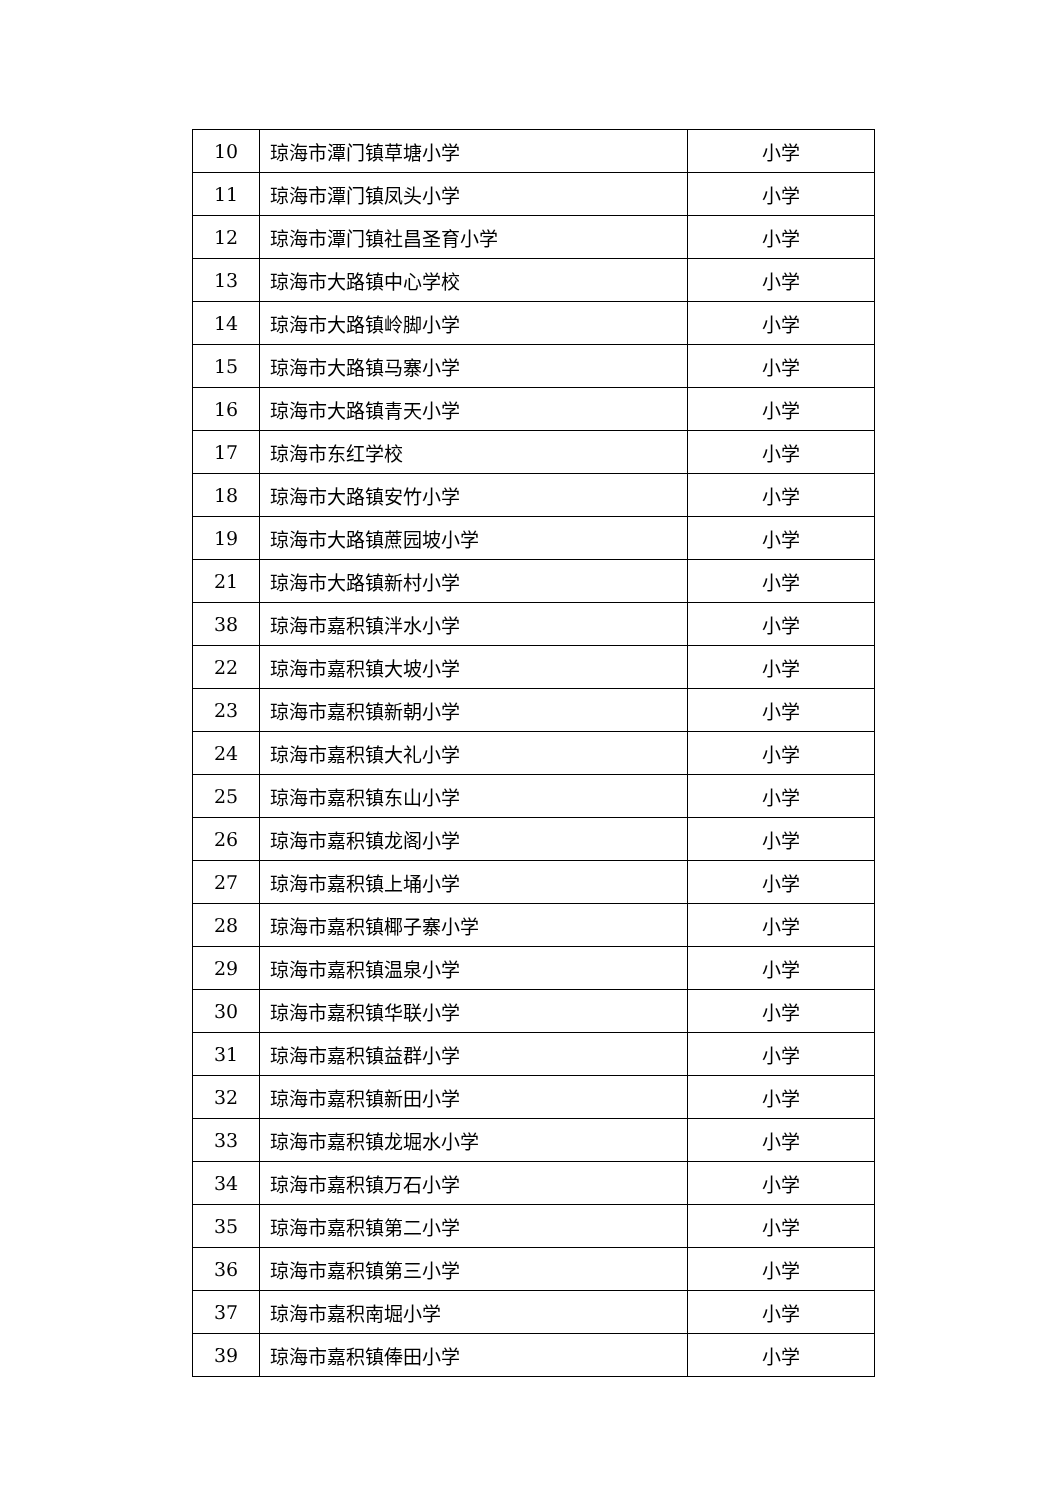| 10 | 琼海市潭门镇草塘小学 | 小学 |
| 11 | 琼海市潭门镇凤头小学 | 小学 |
| 12 | 琼海市潭门镇社昌圣育小学 | 小学 |
| 13 | 琼海市大路镇中心学校 | 小学 |
| 14 | 琼海市大路镇岭脚小学 | 小学 |
| 15 | 琼海市大路镇马寨小学 | 小学 |
| 16 | 琼海市大路镇青天小学 | 小学 |
| 17 | 琼海市东红学校 | 小学 |
| 18 | 琼海市大路镇安竹小学 | 小学 |
| 19 | 琼海市大路镇蔗园坡小学 | 小学 |
| 21 | 琼海市大路镇新村小学 | 小学 |
| 38 | 琼海市嘉积镇泮水小学 | 小学 |
| 22 | 琼海市嘉积镇大坡小学 | 小学 |
| 23 | 琼海市嘉积镇新朝小学 | 小学 |
| 24 | 琼海市嘉积镇大礼小学 | 小学 |
| 25 | 琼海市嘉积镇东山小学 | 小学 |
| 26 | 琼海市嘉积镇龙阁小学 | 小学 |
| 27 | 琼海市嘉积镇上埇小学 | 小学 |
| 28 | 琼海市嘉积镇椰子寨小学 | 小学 |
| 29 | 琼海市嘉积镇温泉小学 | 小学 |
| 30 | 琼海市嘉积镇华联小学 | 小学 |
| 31 | 琼海市嘉积镇益群小学 | 小学 |
| 32 | 琼海市嘉积镇新田小学 | 小学 |
| 33 | 琼海市嘉积镇龙堀水小学 | 小学 |
| 34 | 琼海市嘉积镇万石小学 | 小学 |
| 35 | 琼海市嘉积镇第二小学 | 小学 |
| 36 | 琼海市嘉积镇第三小学 | 小学 |
| 37 | 琼海市嘉积南堀小学 | 小学 |
| 39 | 琼海市嘉积镇俸田小学 | 小学 |